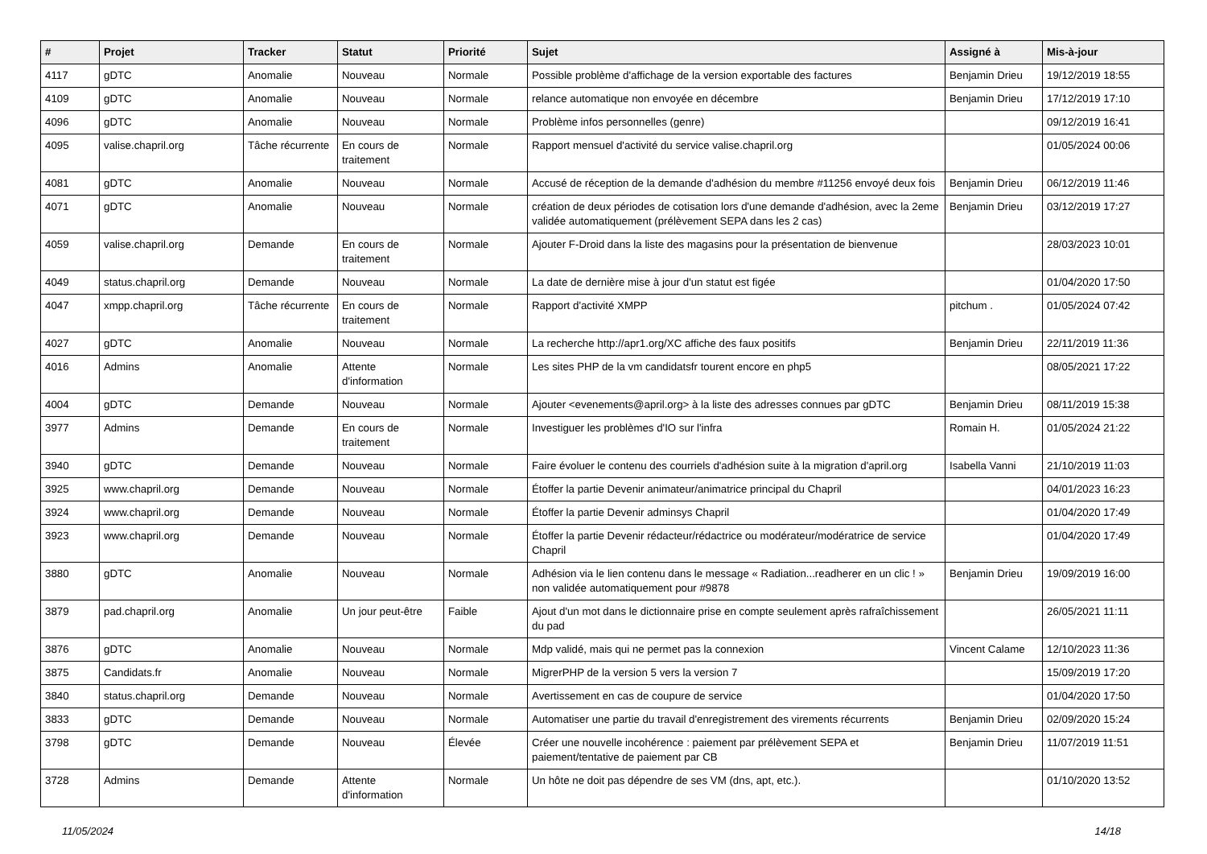| # | Projet | Tracker | Statut | Priorité | Sujet | Assigné à | Mis-à-jour |
| --- | --- | --- | --- | --- | --- | --- | --- |
| 4117 | gDTC | Anomalie | Nouveau | Normale | Possible problème d'affichage de la version exportable des factures | Benjamin Drieu | 19/12/2019 18:55 |
| 4109 | gDTC | Anomalie | Nouveau | Normale | relance automatique non envoyée en décembre | Benjamin Drieu | 17/12/2019 17:10 |
| 4096 | gDTC | Anomalie | Nouveau | Normale | Problème infos personnelles (genre) | | 09/12/2019 16:41 |
| 4095 | valise.chapril.org | Tâche récurrente | En cours de traitement | Normale | Rapport mensuel d'activité du service valise.chapril.org | | 01/05/2024 00:06 |
| 4081 | gDTC | Anomalie | Nouveau | Normale | Accusé de réception de la demande d'adhésion du membre #11256 envoyé deux fois | Benjamin Drieu | 06/12/2019 11:46 |
| 4071 | gDTC | Anomalie | Nouveau | Normale | création de deux périodes de cotisation lors d'une demande d'adhésion, avec la 2eme validée automatiquement (prélèvement SEPA dans les 2 cas) | Benjamin Drieu | 03/12/2019 17:27 |
| 4059 | valise.chapril.org | Demande | En cours de traitement | Normale | Ajouter F-Droid dans la liste des magasins pour la présentation de bienvenue | | 28/03/2023 10:01 |
| 4049 | status.chapril.org | Demande | Nouveau | Normale | La date de dernière mise à jour d'un statut est figée | | 01/04/2020 17:50 |
| 4047 | xmpp.chapril.org | Tâche récurrente | En cours de traitement | Normale | Rapport d'activité XMPP | pitchum . | 01/05/2024 07:42 |
| 4027 | gDTC | Anomalie | Nouveau | Normale | La recherche http://apr1.org/XC affiche des faux positifs | Benjamin Drieu | 22/11/2019 11:36 |
| 4016 | Admins | Anomalie | Attente d'information | Normale | Les sites PHP de la vm candidatsfr tourent encore en php5 | | 08/05/2021 17:22 |
| 4004 | gDTC | Demande | Nouveau | Normale | Ajouter <evenements@april.org> à la liste des adresses connues par gDTC | Benjamin Drieu | 08/11/2019 15:38 |
| 3977 | Admins | Demande | En cours de traitement | Normale | Investiguer les problèmes d'IO sur l'infra | Romain H. | 01/05/2024 21:22 |
| 3940 | gDTC | Demande | Nouveau | Normale | Faire évoluer le contenu des courriels d'adhésion suite à la migration d'april.org | Isabella Vanni | 21/10/2019 11:03 |
| 3925 | www.chapril.org | Demande | Nouveau | Normale | Étoffer la partie Devenir animateur/animatrice principal du Chapril | | 04/01/2023 16:23 |
| 3924 | www.chapril.org | Demande | Nouveau | Normale | Étoffer la partie Devenir adminsys Chapril | | 01/04/2020 17:49 |
| 3923 | www.chapril.org | Demande | Nouveau | Normale | Étoffer la partie Devenir rédacteur/rédactrice ou modérateur/modératrice de service Chapril | | 01/04/2020 17:49 |
| 3880 | gDTC | Anomalie | Nouveau | Normale | Adhésion via le lien contenu dans le message « Radiation...readherer en un clic ! » non validée automatiquement pour #9878 | Benjamin Drieu | 19/09/2019 16:00 |
| 3879 | pad.chapril.org | Anomalie | Un jour peut-être | Faible | Ajout d'un mot dans le dictionnaire prise en compte seulement après rafraîchissement du pad | | 26/05/2021 11:11 |
| 3876 | gDTC | Anomalie | Nouveau | Normale | Mdp validé, mais qui ne permet pas la connexion | Vincent Calame | 12/10/2023 11:36 |
| 3875 | Candidats.fr | Anomalie | Nouveau | Normale | MigrerPHP de la version 5 vers la version 7 | | 15/09/2019 17:20 |
| 3840 | status.chapril.org | Demande | Nouveau | Normale | Avertissement en cas de coupure de service | | 01/04/2020 17:50 |
| 3833 | gDTC | Demande | Nouveau | Normale | Automatiser une partie du travail d'enregistrement des virements récurrents | Benjamin Drieu | 02/09/2020 15:24 |
| 3798 | gDTC | Demande | Nouveau | Élevée | Créer une nouvelle incohérence : paiement par prélèvement SEPA et paiement/tentative de paiement par CB | Benjamin Drieu | 11/07/2019 11:51 |
| 3728 | Admins | Demande | Attente d'information | Normale | Un hôte ne doit pas dépendre de ses VM (dns, apt, etc.). | | 01/10/2020 13:52 |
11/05/2024 14/18